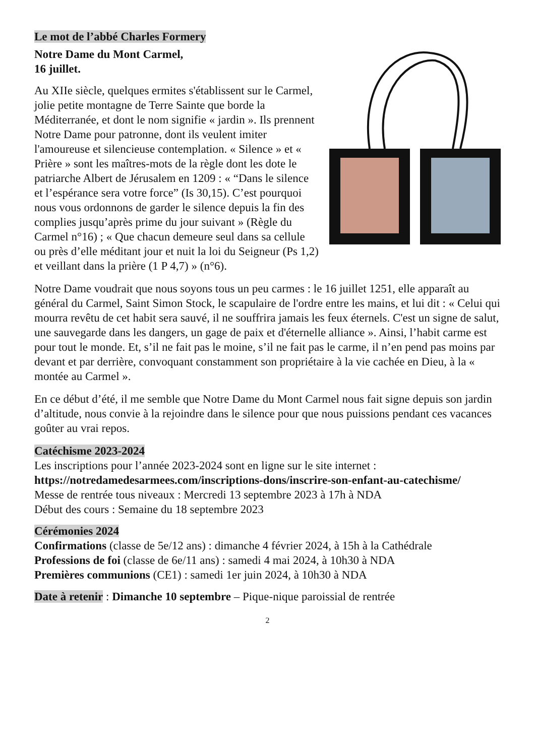Le mot de l’abbé Charles Formery
Notre Dame du Mont Carmel,
16 juillet.
Au XIIe siècle, quelques ermites s'établissent sur le Carmel, jolie petite montagne de Terre Sainte que borde la Méditerranée, et dont le nom signifie « jardin ». Ils prennent Notre Dame pour patronne, dont ils veulent imiter l'amoureuse et silencieuse contemplation. « Silence » et « Prière » sont les maîtres-mots de la règle dont les dote le patriarche Albert de Jérusalem en 1209 : « “Dans le silence et l’espérance sera votre force” (Is 30,15). C’est pourquoi nous vous ordonnons de garder le silence depuis la fin des complies jusqu’après prime du jour suivant » (Règle du Carmel n°16) ; « Que chacun demeure seul dans sa cellule ou près d’elle méditant jour et nuit la loi du Seigneur (Ps 1,2) et veillant dans la prière (1 P 4,7) » (n°6).
Notre Dame voudrait que nous soyons tous un peu carmes : le 16 juillet 1251, elle apparaît au général du Carmel, Saint Simon Stock, le scapulaire de l'ordre entre les mains, et lui dit : « Celui qui mourra revêtu de cet habit sera sauvé, il ne souffrira jamais les feux éternels. C'est un signe de salut, une sauvegarde dans les dangers, un gage de paix et d'éternelle alliance ». Ainsi, l’habit carme est pour tout le monde. Et, s’il ne fait pas le moine, s’il ne fait pas le carme, il n’en pend pas moins par devant et par derrière, convoquant constamment son propriétaire à la vie cachée en Dieu, à la « montée au Carmel ».
En ce début d’été, il me semble que Notre Dame du Mont Carmel nous fait signe depuis son jardin d’altitude, nous convie à la rejoindre dans le silence pour que nous puissions pendant ces vacances goûter au vrai repos.
Catéchisme 2023-2024
Les inscriptions pour l’année 2023-2024 sont en ligne sur le site internet :
https://notredamedesarmees.com/inscriptions-dons/inscrire-son-enfant-au-catechisme/
Messe de rentrée tous niveaux : Mercredi 13 septembre 2023 à 17h à NDA
Début des cours : Semaine du 18 septembre 2023
Cérémonies 2024
Confirmations (classe de 5e/12 ans) : dimanche 4 février 2024, à 15h à la Cathédrale
Professions de foi (classe de 6e/11 ans) : samedi 4 mai 2024, à 10h30 à NDA
Premières communions (CE1) : samedi 1er juin 2024, à 10h30 à NDA
Date à retenir : Dimanche 10 septembre – Pique-nique paroissial de rentrée
2